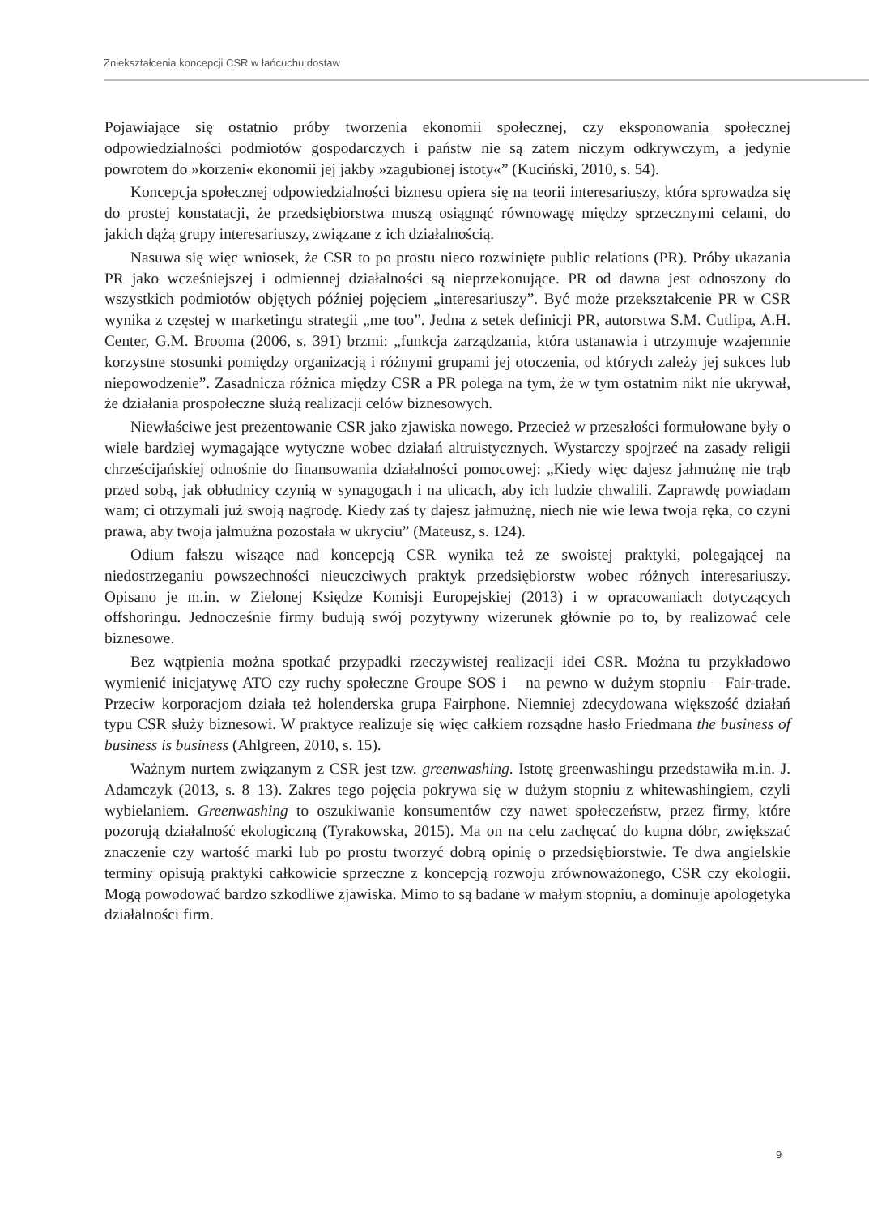Zniekształcenia koncepcji CSR w łańcuchu dostaw
Pojawiające się ostatnio próby tworzenia ekonomii społecznej, czy eksponowania społecznej odpowiedzialności podmiotów gospodarczych i państw nie są zatem niczym odkrywczym, a jedynie powrotem do »korzeni« ekonomii jej jakby »zagubionej istoty«” (Kuciński, 2010, s. 54).
Koncepcja społecznej odpowiedzialności biznesu opiera się na teorii interesariuszy, która sprowadza się do prostej konstatacji, że przedsiębiorstwa muszą osiągnąć równowagę między sprzecznymi celami, do jakich dążą grupy interesariuszy, związane z ich działalnością.
Nasuwa się więc wniosek, że CSR to po prostu nieco rozwinięte public relations (PR). Próby ukazania PR jako wcześniejszej i odmiennej działalności są nieprzekonujące. PR od dawna jest odnoszony do wszystkich podmiotów objętych później pojęciem „interesariuszy”. Być może przekształcenie PR w CSR wynika z częstej w marketingu strategii „me too”. Jedna z setek definicji PR, autorstwa S.M. Cutlipa, A.H. Center, G.M. Brooma (2006, s. 391) brzmi: „funkcja zarządzania, która ustanawia i utrzymuje wzajemnie korzystne stosunki pomiędzy organizacją i różnymi grupami jej otoczenia, od których zależy jej sukces lub niepowodzenie”. Zasadnicza różnica między CSR a PR polega na tym, że w tym ostatnim nikt nie ukrywał, że działania prospołeczne służą realizacji celów biznesowych.
Niewłaściwe jest prezentowanie CSR jako zjawiska nowego. Przecież w przeszłości formułowane były o wiele bardziej wymagające wytyczne wobec działań altruistycznych. Wystarczy spojrzeć na zasady religii chrześcijańskiej odnośnie do finansowania działalności pomocowej: „Kiedy więc dajesz jałmużnę nie trąb przed sobą, jak obłudnicy czynią w synagogach i na ulicach, aby ich ludzie chwalili. Zaprawdę powiadam wam; ci otrzymali już swoją nagrodę. Kiedy zaś ty dajesz jałmużnę, niech nie wie lewa twoja ręka, co czyni prawa, aby twoja jałmużna pozostała w ukryciu” (Mateusz, s. 124).
Odium fałszu wiszące nad koncepcją CSR wynika też ze swoistej praktyki, polegającej na niedostrzeganiu powszechności nieuczciwych praktyk przedsiębiorstw wobec różnych interesariuszy. Opisano je m.in. w Zielonej Księdze Komisji Europejskiej (2013) i w opracowaniach dotyczących offshoringu. Jednocześnie firmy budują swój pozytywny wizerunek głównie po to, by realizować cele biznesowe.
Bez wątpienia można spotkać przypadki rzeczywistej realizacji idei CSR. Można tu przykładowo wymienić inicjatywę ATO czy ruchy społeczne Groupe SOS i – na pewno w dużym stopniu – Fair-trade. Przeciw korporacjom działa też holenderska grupa Fairphone. Niemniej zdecydowana większość działań typu CSR służy biznesowi. W praktyce realizuje się więc całkiem rozsądne hasło Friedmana the business of business is business (Ahlgreen, 2010, s. 15).
Ważnym nurtem związanym z CSR jest tzw. greenwashing. Istotę greenwashingu przedstawiła m.in. J. Adamczyk (2013, s. 8–13). Zakres tego pojęcia pokrywa się w dużym stopniu z whitewashingiem, czyli wybielaniem. Greenwashing to oszukiwanie konsumentów czy nawet społeczeństw, przez firmy, które pozorują działalność ekologiczną (Tyrakowska, 2015). Ma on na celu zachęcać do kupna dóbr, zwiększać znaczenie czy wartość marki lub po prostu tworzyć dobrą opinię o przedsiębiorstwie. Te dwa angielskie terminy opisują praktyki całkowicie sprzeczne z koncepcją rozwoju zrównoważonego, CSR czy ekologii. Mogą powodować bardzo szkodliwe zjawiska. Mimo to są badane w małym stopniu, a dominuje apologetyka działalności firm.
9